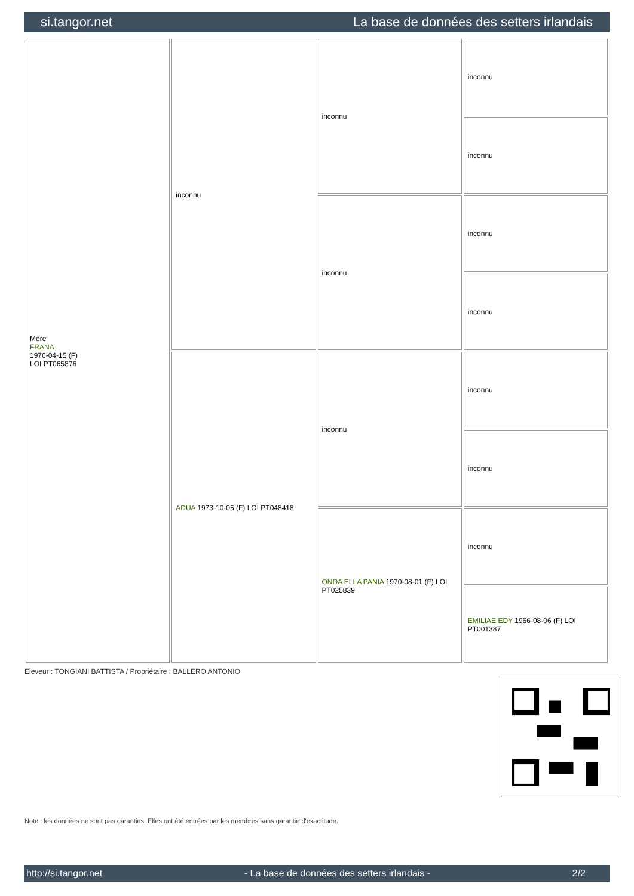si.tangor.net La base de données des setters irlandais
| Mère FRANA 1976-04-15 (F) LOI PT065876 | inconnu | inconnu | inconnu |
| | | | inconnu |
| | | inconnu | inconnu |
| | | | inconnu |
| | ADUA 1973-10-05 (F) LOI PT048418 | inconnu | inconnu |
| | | | inconnu |
| | | ONDA ELLA PANIA 1970-08-01 (F) LOI PT025839 | inconnu |
| | | | EMILIAE EDY 1966-08-06 (F) LOI PT001387 |
Eleveur : TONGIANI BATTISTA / Propriétaire : BALLERO ANTONIO
Note : les données ne sont pas garanties. Elles ont été entrées par les membres sans garantie d'exactitude.
http://si.tangor.net - La base de données des setters irlandais - 2/2